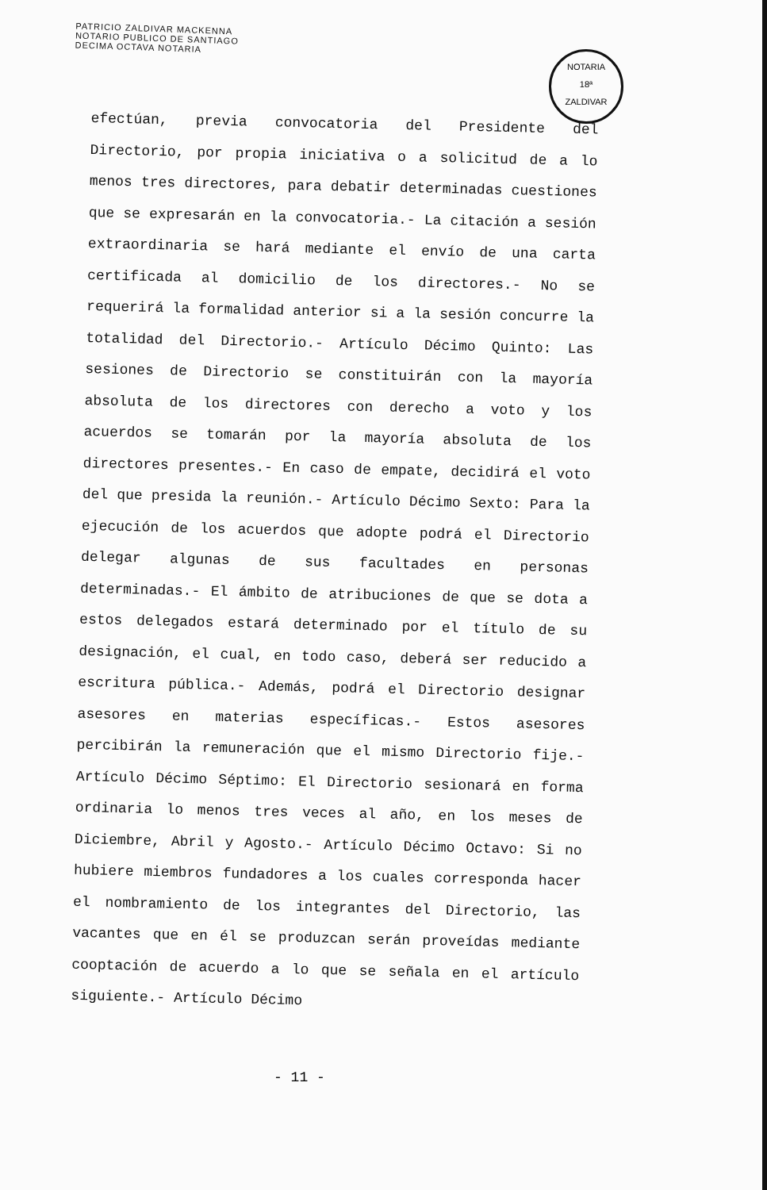PATRICIO ZALDIVAR MACKENNA
NOTARIO PUBLICO DE SANTIAGO
DECIMA OCTAVA NOTARIA
NOTARIA
18ª
ZALDIVAR
efectúan, previa convocatoria del Presidente del Directorio, por propia iniciativa o a solicitud de a lo menos tres directores, para debatir determinadas cuestiones que se expresarán en la convocatoria.- La citación a sesión extraordinaria se hará mediante el envío de una carta certificada al domicilio de los directores.- No se requerirá la formalidad anterior si a la sesión concurre la totalidad del Directorio.- Artículo Décimo Quinto: Las sesiones de Directorio se constituirán con la mayoría absoluta de los directores con derecho a voto y los acuerdos se tomarán por la mayoría absoluta de los directores presentes.- En caso de empate, decidirá el voto del que presida la reunión.- Artículo Décimo Sexto: Para la ejecución de los acuerdos que adopte podrá el Directorio delegar algunas de sus facultades en personas determinadas.- El ámbito de atribuciones de que se dota a estos delegados estará determinado por el título de su designación, el cual, en todo caso, deberá ser reducido a escritura pública.- Además, podrá el Directorio designar asesores en materias específicas.- Estos asesores percibirán la remuneración que el mismo Directorio fije.- Artículo Décimo Séptimo: El Directorio sesionará en forma ordinaria lo menos tres veces al año, en los meses de Diciembre, Abril y Agosto.- Artículo Décimo Octavo: Si no hubiere miembros fundadores a los cuales corresponda hacer el nombramiento de los integrantes del Directorio, las vacantes que en él se produzcan serán proveídas mediante cooptación de acuerdo a lo que se señala en el artículo siguiente.- Artículo Décimo
- 11 -